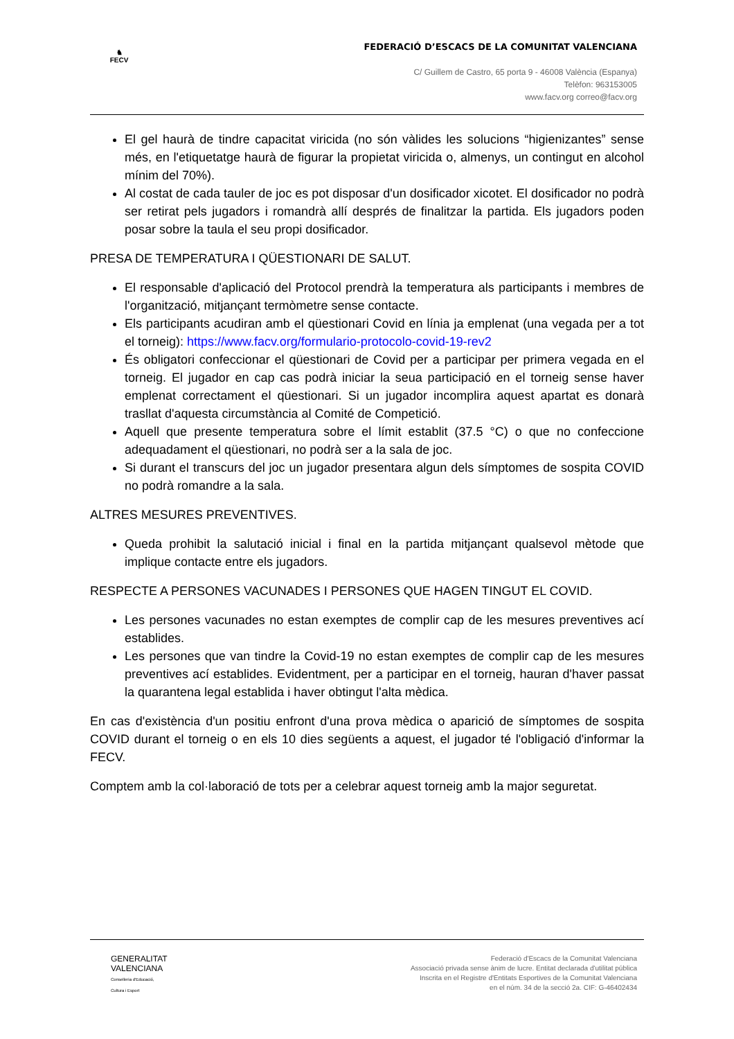♞
FECV
FEDERACIÓ D’ESCACS DE LA COMUNITAT VALENCIANA
C/ Guillem de Castro, 65 porta 9 - 46008 València (Espanya)
Telèfon: 963153005
www.facv.org correo@facv.org
El gel haurà de tindre capacitat viricida (no són vàlides les solucions “higienizantes” sense més, en l'etiquetatge haurà de figurar la propietat viricida o, almenys, un contingut en alcohol mínim del 70%).
Al costat de cada tauler de joc es pot disposar d'un dosificador xicotet. El dosificador no podrà ser retirat pels jugadors i romandrà allí després de finalitzar la partida. Els jugadors poden posar sobre la taula el seu propi dosificador.
PRESA DE TEMPERATURA I QÜESTIONARI DE SALUT.
El responsable d'aplicació del Protocol prendrà la temperatura als participants i membres de l'organització, mitjançant termòmetre sense contacte.
Els participants acudiran amb el qüestionari Covid en línia ja emplenat (una vegada per a tot el torneig): https://www.facv.org/formulario-protocolo-covid-19-rev2
És obligatori confeccionar el qüestionari de Covid per a participar per primera vegada en el torneig. El jugador en cap cas podrà iniciar la seua participació en el torneig sense haver emplenat correctament el qüestionari. Si un jugador incomplira aquest apartat es donarà trasllat d'aquesta circumstància al Comité de Competició.
Aquell que presente temperatura sobre el límit establit (37.5 °C) o que no confeccione adequadament el qüestionari, no podrà ser a la sala de joc.
Si durant el transcurs del joc un jugador presentara algun dels símptomes de sospita COVID no podrà romandre a la sala.
ALTRES MESURES PREVENTIVES.
Queda prohibit la salutació inicial i final en la partida mitjançant qualsevol mètode que implique contacte entre els jugadors.
RESPECTE A PERSONES VACUNADES I PERSONES QUE HAGEN TINGUT EL COVID.
Les persones vacunades no estan exemptes de complir cap de les mesures preventives ací establides.
Les persones que van tindre la Covid-19 no estan exemptes de complir cap de les mesures preventives ací establides. Evidentment, per a participar en el torneig, hauran d'haver passat la quarantena legal establida i haver obtingut l'alta mèdica.
En cas d'existència d'un positiu enfront d'una prova mèdica o aparició de símptomes de sospita COVID durant el torneig o en els 10 dies següents a aquest, el jugador té l'obligació d'informar la FECV.
Comptem amb la col·laboració de tots per a celebrar aquest torneig amb la major seguretat.
GENERALITAT
VALENCIANA
Conselleria d'Educació,
Cultura i Esport
Federació d'Escacs de la Comunitat Valenciana
Associació privada sense ànim de lucre. Entitat declarada d'utilitat pública
Inscrita en el Registre d'Entitats Esportives de la Comunitat Valenciana
en el núm. 34 de la secció 2a. CIF: G-46402434